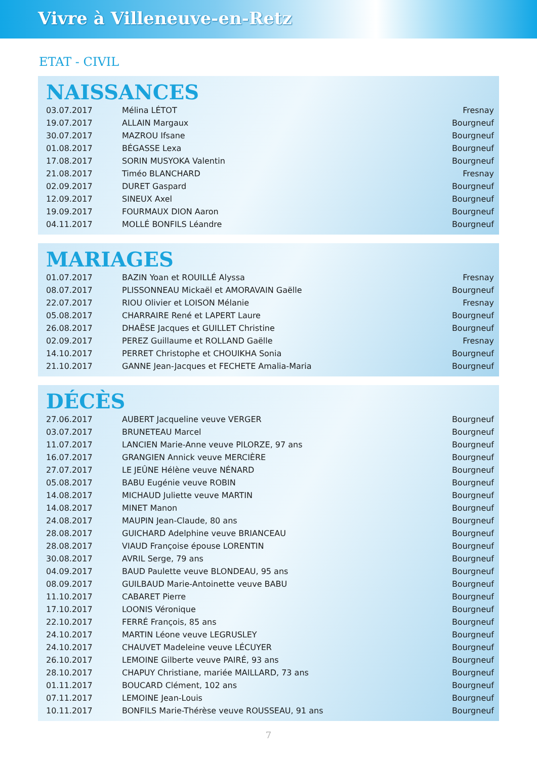Vivre à Villeneuve-en-Retz
ETAT - CIVIL
NAISSANCES
| 03.07.2017 | Mélina LÉTOT | Fresnay |
| 19.07.2017 | ALLAIN Margaux | Bourgneuf |
| 30.07.2017 | MAZROU Ifsane | Bourgneuf |
| 01.08.2017 | BÉGASSE Lexa | Bourgneuf |
| 17.08.2017 | SORIN MUSYOKA Valentin | Bourgneuf |
| 21.08.2017 | Timéo BLANCHARD | Fresnay |
| 02.09.2017 | DURET Gaspard | Bourgneuf |
| 12.09.2017 | SINEUX Axel | Bourgneuf |
| 19.09.2017 | FOURMAUX DION Aaron | Bourgneuf |
| 04.11.2017 | MOLLÉ BONFILS Léandre | Bourgneuf |
MARIAGES
| 01.07.2017 | BAZIN Yoan et ROUILLÉ Alyssa | Fresnay |
| 08.07.2017 | PLISSONNEAU Mickaël et AMORAVAIN Gaëlle | Bourgneuf |
| 22.07.2017 | RIOU Olivier et LOISON Mélanie | Fresnay |
| 05.08.2017 | CHARRAIRE René et LAPERT Laure | Bourgneuf |
| 26.08.2017 | DHAËSE Jacques et GUILLET Christine | Bourgneuf |
| 02.09.2017 | PEREZ Guillaume et ROLLAND Gaëlle | Fresnay |
| 14.10.2017 | PERRET Christophe et CHOUIKHA Sonia | Bourgneuf |
| 21.10.2017 | GANNE Jean-Jacques et FECHETE Amalia-Maria | Bourgneuf |
DÉCÈS
| 27.06.2017 | AUBERT Jacqueline veuve VERGER | Bourgneuf |
| 03.07.2017 | BRUNETEAU Marcel | Bourgneuf |
| 11.07.2017 | LANCIEN Marie-Anne veuve PILORZE, 97 ans | Bourgneuf |
| 16.07.2017 | GRANGIEN Annick veuve MERCIÈRE | Bourgneuf |
| 27.07.2017 | LE JEÛNE Hélène veuve NÉNARD | Bourgneuf |
| 05.08.2017 | BABU Eugénie veuve ROBIN | Bourgneuf |
| 14.08.2017 | MICHAUD Juliette veuve MARTIN | Bourgneuf |
| 14.08.2017 | MINET Manon | Bourgneuf |
| 24.08.2017 | MAUPIN Jean-Claude, 80 ans | Bourgneuf |
| 28.08.2017 | GUICHARD Adelphine veuve BRIANCEAU | Bourgneuf |
| 28.08.2017 | VIAUD Françoise épouse LORENTIN | Bourgneuf |
| 30.08.2017 | AVRIL Serge, 79 ans | Bourgneuf |
| 04.09.2017 | BAUD Paulette veuve BLONDEAU, 95 ans | Bourgneuf |
| 08.09.2017 | GUILBAUD Marie-Antoinette veuve BABU | Bourgneuf |
| 11.10.2017 | CABARET Pierre | Bourgneuf |
| 17.10.2017 | LOONIS Véronique | Bourgneuf |
| 22.10.2017 | FERRÉ François, 85 ans | Bourgneuf |
| 24.10.2017 | MARTIN Léone veuve LEGRUSLEY | Bourgneuf |
| 24.10.2017 | CHAUVET Madeleine veuve LÉCUYER | Bourgneuf |
| 26.10.2017 | LEMOINE Gilberte veuve PAIRÉ, 93 ans | Bourgneuf |
| 28.10.2017 | CHAPUY Christiane, mariée MAILLARD, 73 ans | Bourgneuf |
| 01.11.2017 | BOUCARD Clément, 102 ans | Bourgneuf |
| 07.11.2017 | LEMOINE Jean-Louis | Bourgneuf |
| 10.11.2017 | BONFILS Marie-Thérèse veuve ROUSSEAU, 91 ans | Bourgneuf |
7